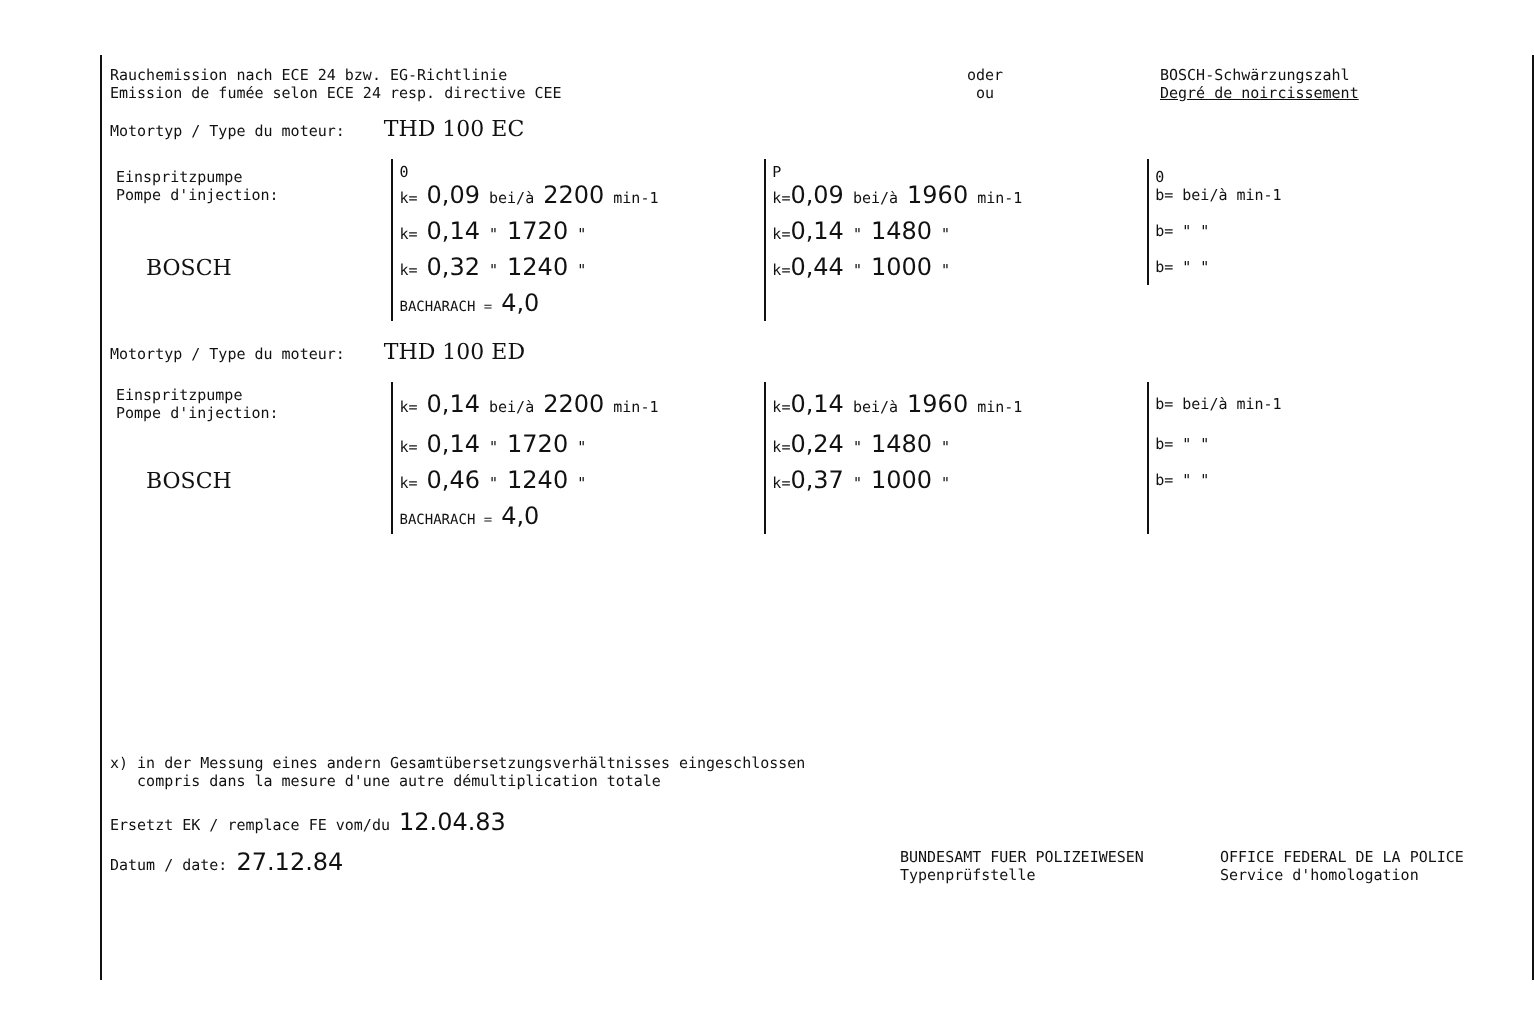Rauchemission nach ECE 24 bzw. EG-Richtlinie
Emission de fumée selon ECE 24 resp. directive CEE
oder
ou
BOSCH-Schwärzungszahl
Degré de noircissement
Motortyp / Type du moteur: THD 100 EC
| Einspritzpumpe Pompe d'injection: | 0 k= 0,09 bei/à 2200 min-1 | P k= 0,09 bei/à 1960 min-1 | 0 b= bei/à min-1 |
| | k= 0,14 " 1720 " | k= 0,14 " 1480 " | b= " " |
| BOSCH | k= 0,32 " 1240 " | k= 0,44 " 1000 " | b= " " |
| | BACHARACH = 4,0 | | |
Motortyp / Type du moteur: THD 100 ED
| Einspritzpumpe Pompe d'injection: | k= 0,14 bei/à 2200 min-1 | k= 0,14 bei/à 1960 min-1 | b= bei/à min-1 |
| | k= 0,14 " 1720 " | k= 0,24 " 1480 " | b= " " |
| BOSCH | k= 0,46 " 1240 " | k= 0,37 " 1000 " | b= " " |
| | BACHARACH = 4,0 | | |
x) in der Messung eines andern Gesamtübersetzungsverhältnisses eingeschlossen
compris dans la mesure d'une autre démultiplication totale
Ersetzt EK / remplace FE vom/du 12.04.83
Datum / date: 27.12.84
BUNDESAMT FUER POLIZEIWESEN
Typenprüfstelle
OFFICE FEDERAL DE LA POLICE
Service d'homologation